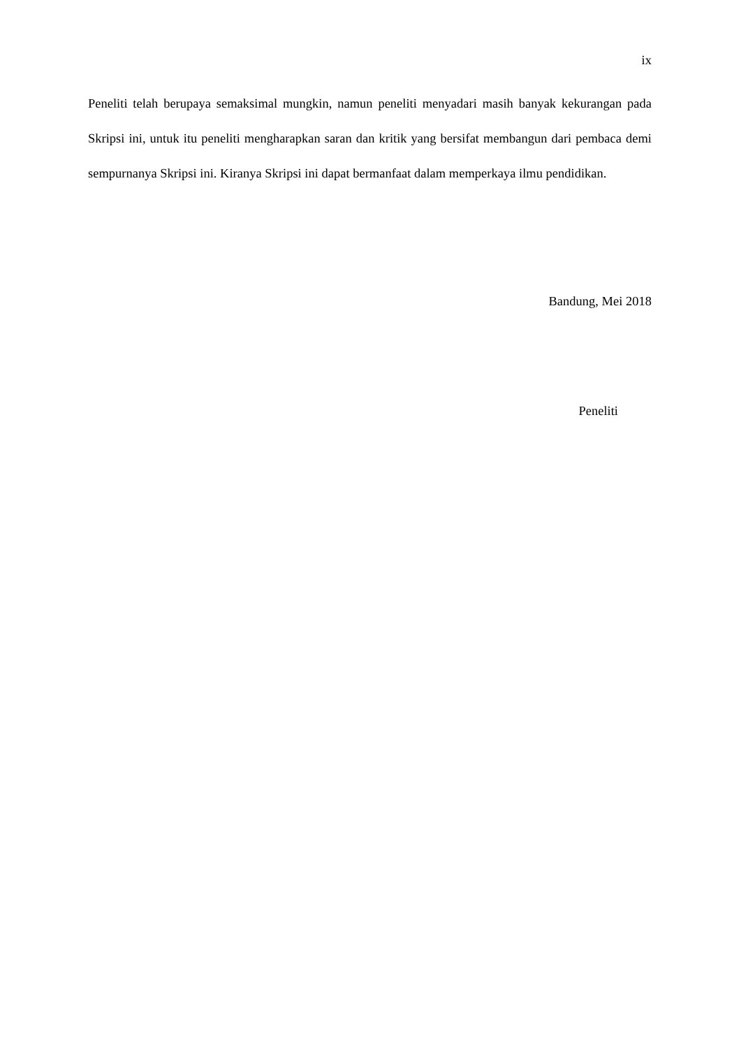ix
Peneliti telah berupaya semaksimal mungkin, namun peneliti menyadari masih banyak kekurangan pada Skripsi ini, untuk itu peneliti mengharapkan saran dan kritik yang bersifat membangun dari pembaca demi sempurnanya Skripsi ini. Kiranya Skripsi ini dapat bermanfaat dalam memperkaya ilmu pendidikan.
Bandung, Mei 2018
Peneliti